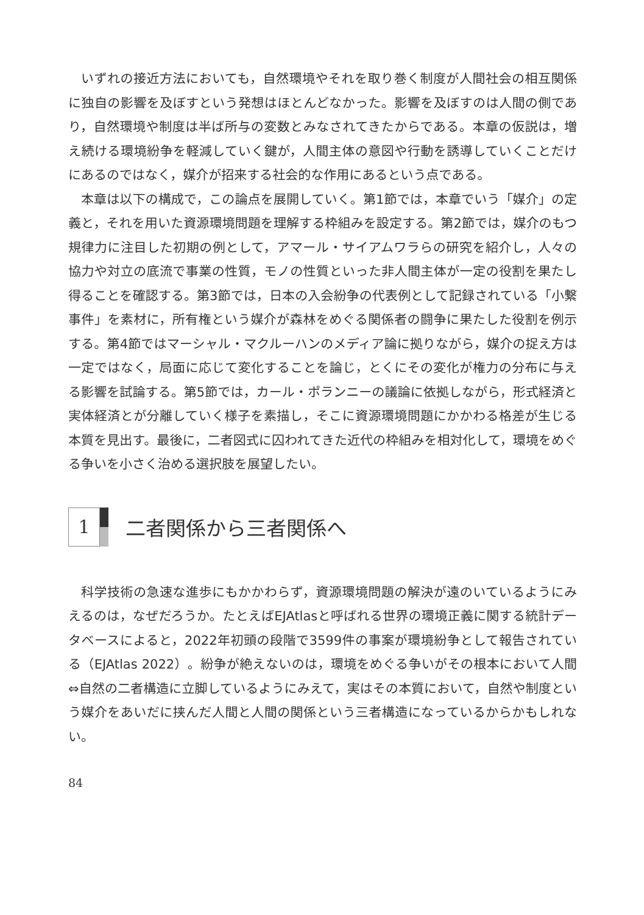いずれの接近方法においても，自然環境やそれを取り巻く制度が人間社会の相互関係に独自の影響を及ぼすという発想はほとんどなかった。影響を及ぼすのは人間の側であり，自然環境や制度は半ば所与の変数とみなされてきたからである。本章の仮説は，増え続ける環境紛争を軽減していく鍵が，人間主体の意図や行動を誘導していくことだけにあるのではなく，媒介が招来する社会的な作用にあるという点である。
本章は以下の構成で，この論点を展開していく。第1節では，本章でいう「媒介」の定義と，それを用いた資源環境問題を理解する枠組みを設定する。第2節では，媒介のもつ規律力に注目した初期の例として，アマール・サイアムワラらの研究を紹介し，人々の協力や対立の底流で事業の性質，モノの性質といった非人間主体が一定の役割を果たし得ることを確認する。第3節では，日本の入会紛争の代表例として記録されている「小繋事件」を素材に，所有権という媒介が森林をめぐる関係者の闘争に果たした役割を例示する。第4節ではマーシャル・マクルーハンのメディア論に拠りながら，媒介の捉え方は一定ではなく，局面に応じて変化することを論じ，とくにその変化が権力の分布に与える影響を試論する。第5節では，カール・ポランニーの議論に依拠しながら，形式経済と実体経済とが分離していく様子を素描し，そこに資源環境問題にかかわる格差が生じる本質を見出す。最後に，二者図式に囚われてきた近代の枠組みを相対化して，環境をめぐる争いを小さく治める選択肢を展望したい。
1
二者関係から三者関係へ
科学技術の急速な進歩にもかかわらず，資源環境問題の解決が遠のいているようにみえるのは，なぜだろうか。たとえばEJAtlasと呼ばれる世界の環境正義に関する統計データベースによると，2022年初頭の段階で3599件の事案が環境紛争として報告されている（EJAtlas 2022）。紛争が絶えないのは，環境をめぐる争いがその根本において人間⇔自然の二者構造に立脚しているようにみえて，実はその本質において，自然や制度という媒介をあいだに挟んだ人間と人間の関係という三者構造になっているからかもしれない。
84